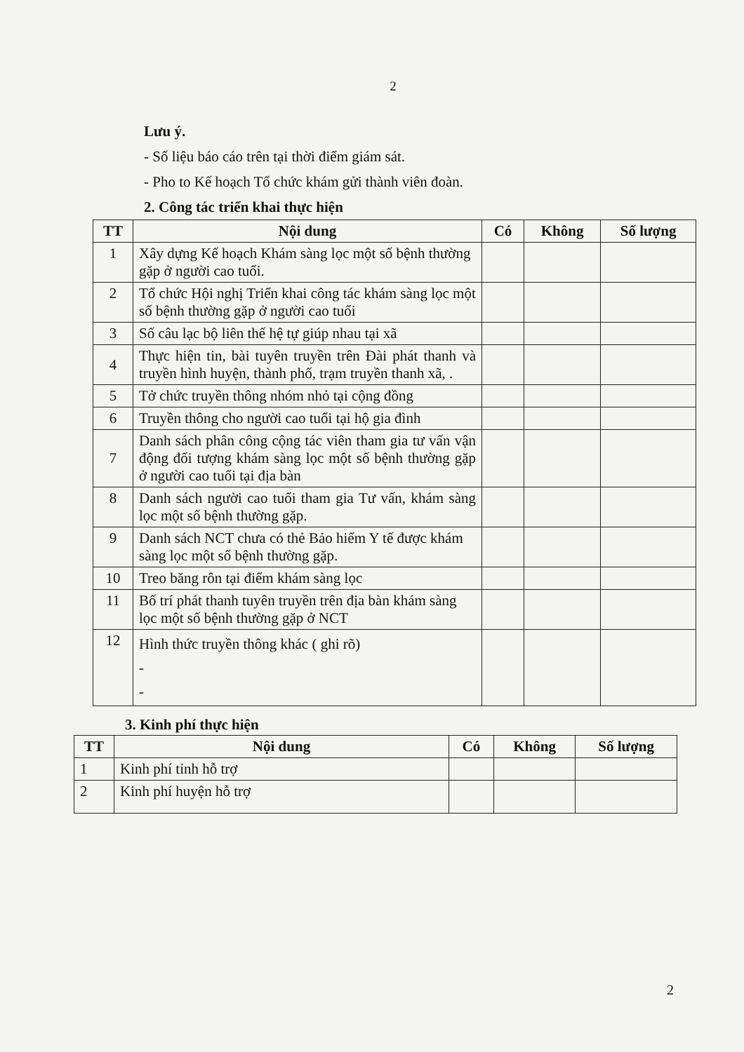2
Lưu ý.
- Số liệu báo cáo trên tại thời điểm giám sát.
- Pho to Kế hoạch Tổ chức khám gửi thành viên đoàn.
2. Công tác triển khai thực hiện
| TT | Nội dung | Có | Không | Số lượng |
| --- | --- | --- | --- | --- |
| 1 | Xây dựng Kế hoạch Khám sàng lọc một số bệnh thường gặp ở người cao tuổi. | | | |
| 2 | Tổ chức Hội nghị Triển khai công tác khám sàng lọc một số bệnh thường gặp ở người cao tuổi | | | |
| 3 | Số câu lạc bộ liên thế hệ tự giúp nhau tại xã | | | |
| 4 | Thực hiện tin, bài tuyên truyền trên Đài phát thanh và truyền hình huyện, thành phố, trạm truyền thanh xã, . | | | |
| 5 | Tở chức truyền thông nhóm nhỏ tại cộng đồng | | | |
| 6 | Truyền thông cho người cao tuổi tại hộ gia đình | | | |
| 7 | Danh sách phân công cộng tác viên tham gia tư vấn vận động đối tượng khám sàng lọc một số bệnh thường gặp ở người cao tuổi tại địa bàn | | | |
| 8 | Danh sách người cao tuổi tham gia Tư vấn, khám sàng lọc một số bệnh thường gặp. | | | |
| 9 | Danh sách NCT chưa có thẻ Bảo hiểm Y tế được khám sàng lọc một số bệnh thường gặp. | | | |
| 10 | Treo băng rôn tại điểm khám sàng lọc | | | |
| 11 | Bố trí phát thanh tuyên truyền trên địa bàn khám sàng lọc một số bệnh thường gặp ở NCT | | | |
| 12 | Hình thức truyền thông khác ( ghi rõ) - - | | | |
3. Kinh phí thực hiện
| TT | Nội dung | Có | Không | Số lượng |
| --- | --- | --- | --- | --- |
| 1 | Kinh phí tỉnh hỗ trợ | | | |
| 2 | Kinh phí huyện hỗ trợ | | | |
2